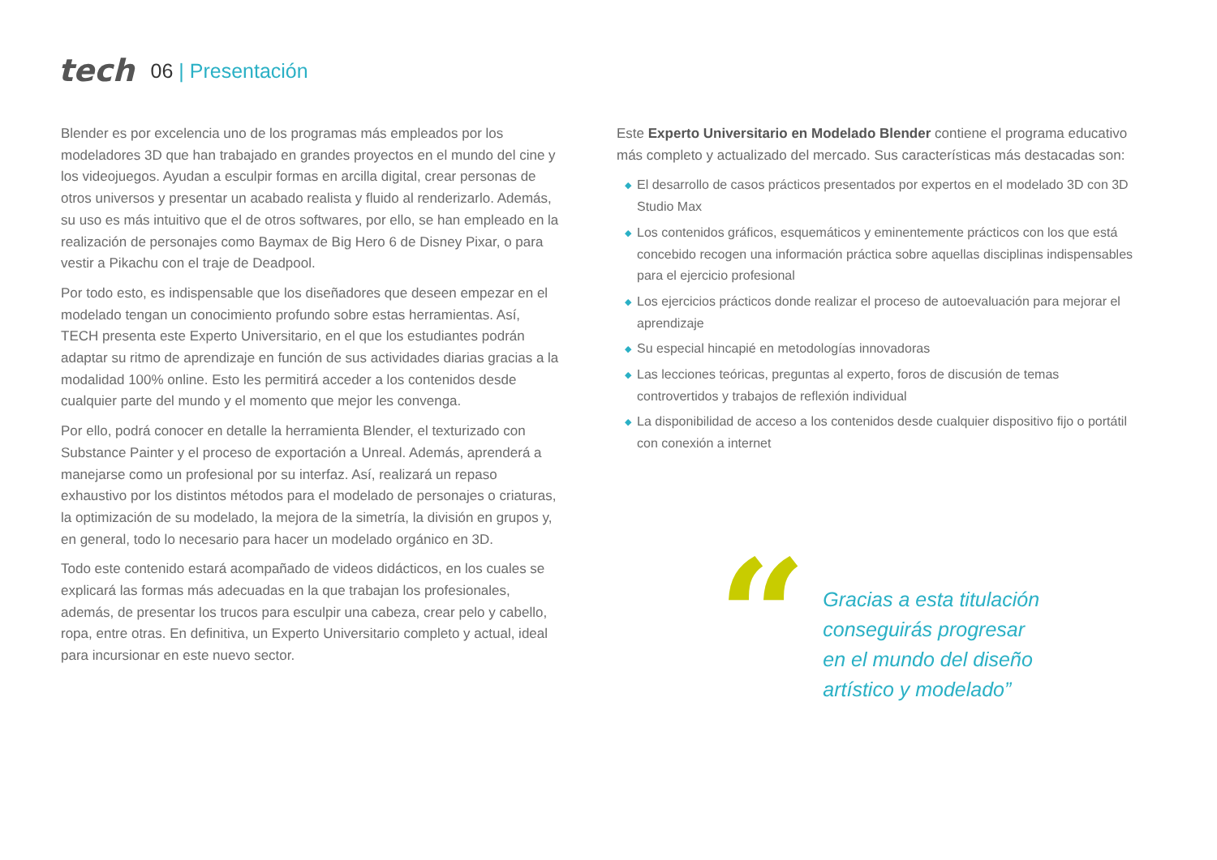tech
06 | Presentación
Blender es por excelencia uno de los programas más empleados por los modeladores 3D que han trabajado en grandes proyectos en el mundo del cine y los videojuegos. Ayudan a esculpir formas en arcilla digital, crear personas de otros universos y presentar un acabado realista y fluido al renderizarlo. Además, su uso es más intuitivo que el de otros softwares, por ello, se han empleado en la realización de personajes como Baymax de Big Hero 6 de Disney Pixar, o para vestir a Pikachu con el traje de Deadpool.
Por todo esto, es indispensable que los diseñadores que deseen empezar en el modelado tengan un conocimiento profundo sobre estas herramientas. Así, TECH presenta este Experto Universitario, en el que los estudiantes podrán adaptar su ritmo de aprendizaje en función de sus actividades diarias gracias a la modalidad 100% online. Esto les permitirá acceder a los contenidos desde cualquier parte del mundo y el momento que mejor les convenga.
Por ello, podrá conocer en detalle la herramienta Blender, el texturizado con Substance Painter y el proceso de exportación a Unreal. Además, aprenderá a manejarse como un profesional por su interfaz. Así, realizará un repaso exhaustivo por los distintos métodos para el modelado de personajes o criaturas, la optimización de su modelado, la mejora de la simetría, la división en grupos y, en general, todo lo necesario para hacer un modelado orgánico en 3D.
Todo este contenido estará acompañado de videos didácticos, en los cuales se explicará las formas más adecuadas en la que trabajan los profesionales, además, de presentar los trucos para esculpir una cabeza, crear pelo y cabello, ropa, entre otras. En definitiva, un Experto Universitario completo y actual, ideal para incursionar en este nuevo sector.
Este Experto Universitario en Modelado Blender contiene el programa educativo más completo y actualizado del mercado. Sus características más destacadas son:
◆ El desarrollo de casos prácticos presentados por expertos en el modelado 3D con 3D Studio Max
◆ Los contenidos gráficos, esquemáticos y eminentemente prácticos con los que está concebido recogen una información práctica sobre aquellas disciplinas indispensables para el ejercicio profesional
◆ Los ejercicios prácticos donde realizar el proceso de autoevaluación para mejorar el aprendizaje
◆ Su especial hincapié en metodologías innovadoras
◆ Las lecciones teóricas, preguntas al experto, foros de discusión de temas controvertidos y trabajos de reflexión individual
◆ La disponibilidad de acceso a los contenidos desde cualquier dispositivo fijo o portátil con conexión a internet
“
Gracias a esta titulación
conseguirás progresar
en el mundo del diseño
artístico y modelado”